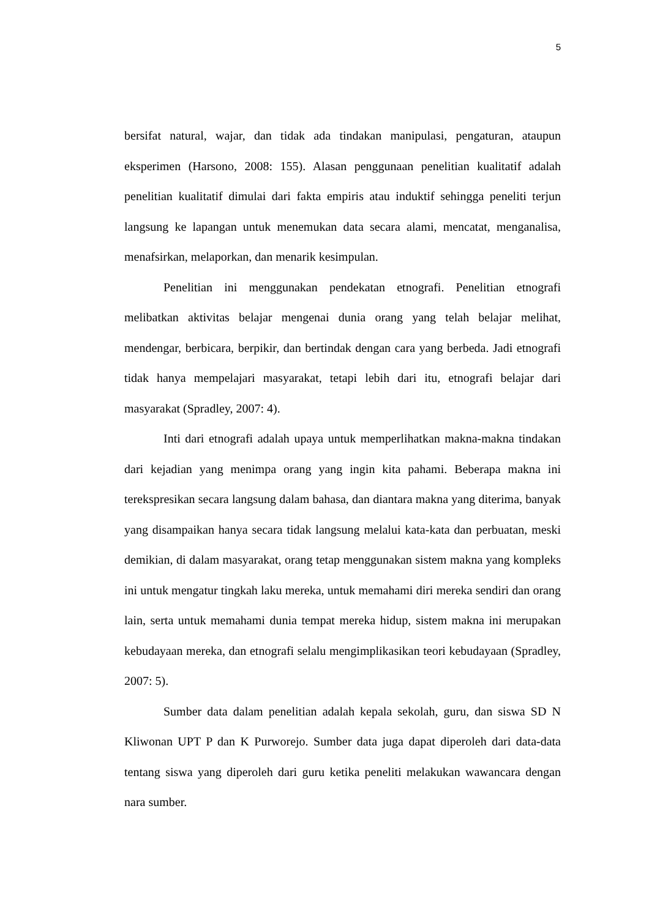5
bersifat natural, wajar, dan tidak ada tindakan manipulasi, pengaturan, ataupun eksperimen (Harsono, 2008: 155). Alasan penggunaan penelitian kualitatif adalah penelitian kualitatif dimulai dari fakta empiris atau induktif sehingga peneliti terjun langsung ke lapangan untuk menemukan data secara alami, mencatat, menganalisa, menafsirkan, melaporkan, dan menarik kesimpulan.
Penelitian ini menggunakan pendekatan etnografi. Penelitian etnografi melibatkan aktivitas belajar mengenai dunia orang yang telah belajar melihat, mendengar, berbicara, berpikir, dan bertindak dengan cara yang berbeda. Jadi etnografi tidak hanya mempelajari masyarakat, tetapi lebih dari itu, etnografi belajar dari masyarakat (Spradley, 2007: 4).
Inti dari etnografi adalah upaya untuk memperlihatkan makna-makna tindakan dari kejadian yang menimpa orang yang ingin kita pahami. Beberapa makna ini terekspresikan secara langsung dalam bahasa, dan diantara makna yang diterima, banyak yang disampaikan hanya secara tidak langsung melalui kata-kata dan perbuatan, meski demikian, di dalam masyarakat, orang tetap menggunakan sistem makna yang kompleks ini untuk mengatur tingkah laku mereka, untuk memahami diri mereka sendiri dan orang lain, serta untuk memahami dunia tempat mereka hidup, sistem makna ini merupakan kebudayaan mereka, dan etnografi selalu mengimplikasikan teori kebudayaan (Spradley, 2007: 5).
Sumber data dalam penelitian adalah kepala sekolah, guru, dan siswa SD N Kliwonan UPT P dan K Purworejo. Sumber data juga dapat diperoleh dari data-data tentang siswa yang diperoleh dari guru ketika peneliti melakukan wawancara dengan nara sumber.